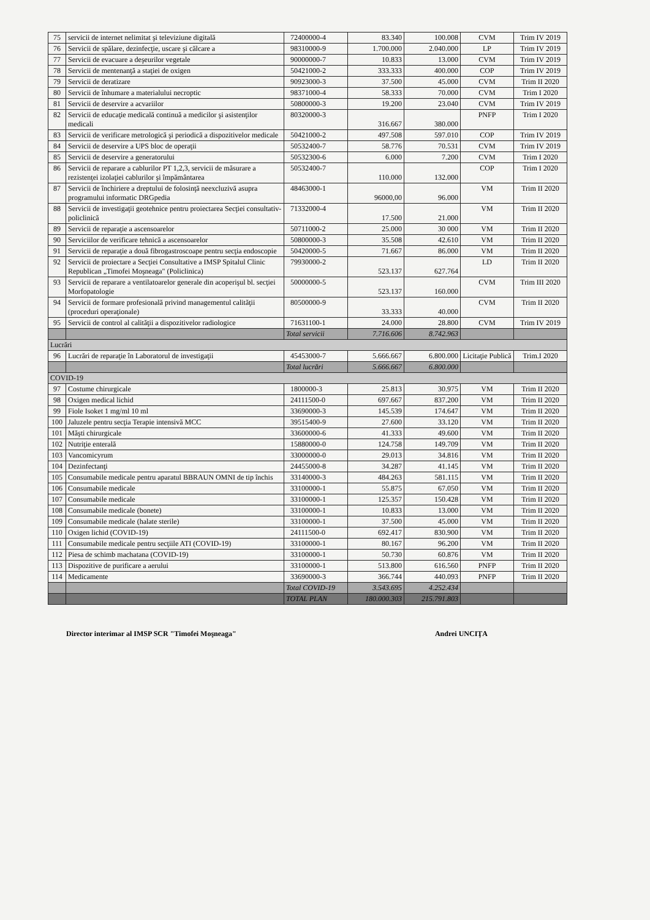| 75 | servicii de internet nelimitat şi televiziune digitală | 72400000-4 | 83.340 | 100.008 | CVM | Trim IV 2019 |
| 76 | Servicii de spălare, dezinfecţie, uscare şi călcare a | 98310000-9 | 1.700.000 | 2.040.000 | LP | Trim IV 2019 |
| 77 | Servicii de evacuare a deşeurilor vegetale | 90000000-7 | 10.833 | 13.000 | CVM | Trim IV 2019 |
| 78 | Servicii de mentenanţă a staţiei de oxigen | 50421000-2 | 333.333 | 400.000 | COP | Trim IV 2019 |
| 79 | Servicii de deratizare | 90923000-3 | 37.500 | 45.000 | CVM | Trim II 2020 |
| 80 | Servicii de înhumare a materialului necroptic | 98371000-4 | 58.333 | 70.000 | CVM | Trim I 2020 |
| 81 | Servicii de deservire a acvariilor | 50800000-3 | 19.200 | 23.040 | CVM | Trim IV 2019 |
| 82 | Servicii de educaţie medicală continuă a medicilor şi asistenţilor medicali | 80320000-3 | 316.667 | 380.000 | PNFP | Trim I 2020 |
| 83 | Servicii de verificare metrologică şi periodică a dispozitivelor medicale | 50421000-2 | 497.508 | 597.010 | COP | Trim IV 2019 |
| 84 | Servicii de deservire a UPS bloc de operaţii | 50532400-7 | 58.776 | 70.531 | CVM | Trim IV 2019 |
| 85 | Servicii de deservire a generatorului | 50532300-6 | 6.000 | 7.200 | CVM | Trim I 2020 |
| 86 | Servicii de reparare a cablurilor PT 1,2,3, servicii de măsurare a rezistenţei izolaţiei cablurilor şi împământarea | 50532400-7 | 110.000 | 132.000 | COP | Trim I 2020 |
| 87 | Servicii de închiriere a dreptului de folosinţă neexcluzivă asupra programului informatic DRGpedia | 48463000-1 | 96000,00 | 96.000 | VM | Trim II 2020 |
| 88 | Servicii de investigaţii geotehnice pentru proiectarea Secţiei consultativ-policlinică | 71332000-4 | 17.500 | 21.000 | VM | Trim II 2020 |
| 89 | Servicii de reparaţie a ascensoarelor | 50711000-2 | 25.000 | 30 000 | VM | Trim II 2020 |
| 90 | Serviciilor de verificare tehnică a ascensoarelor | 50800000-3 | 35.508 | 42.610 | VM | Trim II 2020 |
| 91 | Servicii de reparaţie a două fibrogastroscoape pentru secţia endoscopie | 50420000-5 | 71.667 | 86.000 | VM | Trim II 2020 |
| 92 | Servicii de proiectare a Secţiei Consultative a IMSP Spitalul Clinic Republican „Timofei Moşneaga" (Policlinica) | 79930000-2 | 523.137 | 627.764 | LD | Trim II 2020 |
| 93 | Servicii de reparare a ventilatoarelor generale din acoperişul bl. secţiei Morfopatologie | 50000000-5 | 523.137 | 160.000 | CVM | Trim III 2020 |
| 94 | Servicii de formare profesională privind managementul calităţii (proceduri operaţionale) | 80500000-9 | 33.333 | 40.000 | CVM | Trim II 2020 |
| 95 | Servicii de control al calităţii a dispozitivelor radiologice | 71631100-1 | 24.000 | 28.800 | CVM | Trim IV 2019 |
| | | Total servicii | 7.716.606 | 8.742.963 | | |
| Lucrări | | | | | | |
| 96 | Lucrări de reparaţie în Laboratorul de investigaţii | 45453000-7 | 5.666.667 | 6.800.000 | Licitaţie Publică | Trim.I 2020 |
| | | Total lucrări | 5.666.667 | 6.800.000 | | |
| COVID-19 | | | | | | |
| 97 | Costume chirurgicale | 1800000-3 | 25.813 | 30.975 | VM | Trim II 2020 |
| 98 | Oxigen medical lichid | 24111500-0 | 697.667 | 837.200 | VM | Trim II 2020 |
| 99 | Fiole Isoket 1 mg/ml 10 ml | 33690000-3 | 145.539 | 174.647 | VM | Trim II 2020 |
| 100 | Jaluzele pentru secţia Terapie intensivă MCC | 39515400-9 | 27.600 | 33.120 | VM | Trim II 2020 |
| 101 | Măşti chirurgicale | 33600000-6 | 41.333 | 49.600 | VM | Trim II 2020 |
| 102 | Nutriţie enterală | 15880000-0 | 124.758 | 149.709 | VM | Trim II 2020 |
| 103 | Vancomicyrum | 33000000-0 | 29.013 | 34.816 | VM | Trim II 2020 |
| 104 | Dezinfectanţi | 24455000-8 | 34.287 | 41.145 | VM | Trim II 2020 |
| 105 | Consumabile medicale pentru aparatul BBRAUN OMNI de tip închis | 33140000-3 | 484.263 | 581.115 | VM | Trim II 2020 |
| 106 | Consumabile medicale | 33100000-1 | 55.875 | 67.050 | VM | Trim II 2020 |
| 107 | Consumabile medicale | 33100000-1 | 125.357 | 150.428 | VM | Trim II 2020 |
| 108 | Consumabile medicale (bonete) | 33100000-1 | 10.833 | 13.000 | VM | Trim II 2020 |
| 109 | Consumabile medicale (halate sterile) | 33100000-1 | 37.500 | 45.000 | VM | Trim II 2020 |
| 110 | Oxigen lichid (COVID-19) | 24111500-0 | 692.417 | 830.900 | VM | Trim II 2020 |
| 111 | Consumabile medicale pentru secţiile ATI (COVID-19) | 33100000-1 | 80.167 | 96.200 | VM | Trim II 2020 |
| 112 | Piesa de schimb machatana (COVID-19) | 33100000-1 | 50.730 | 60.876 | VM | Trim II 2020 |
| 113 | Dispozitive de purificare a aerului | 33100000-1 | 513.800 | 616.560 | PNFP | Trim II 2020 |
| 114 | Medicamente | 33690000-3 | 366.744 | 440.093 | PNFP | Trim II 2020 |
| | | Total COVID-19 | 3.543.695 | 4.252.434 | | |
| | | TOTAL PLAN | 180.000.303 | 215.791.803 | | |
Director interimar al IMSP SCR "Timofei Moşneaga" Andrei UNCIŢA